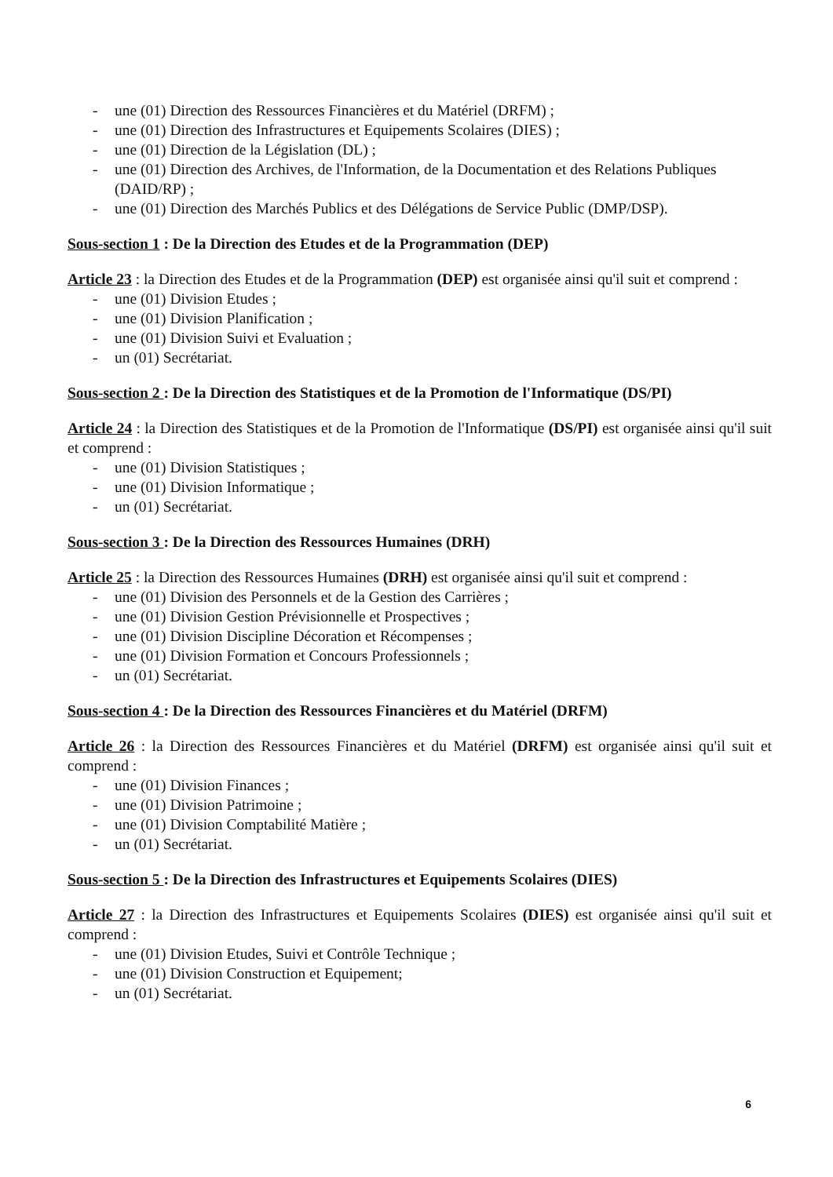- une (01) Direction des Ressources Financières et du Matériel (DRFM) ;
- une (01) Direction des Infrastructures et Equipements Scolaires (DIES) ;
- une (01) Direction de la Législation (DL) ;
- une (01) Direction des Archives, de l'Information, de la Documentation et des Relations Publiques (DAID/RP) ;
- une (01) Direction des Marchés Publics et des Délégations de Service Public (DMP/DSP).
Sous-section 1 : De la Direction des Etudes et de la Programmation (DEP)
Article 23 : la Direction des Etudes et de la Programmation (DEP) est organisée ainsi qu'il suit et comprend :
- une (01) Division Etudes ;
- une (01) Division Planification ;
- une (01) Division Suivi et Evaluation ;
- un (01) Secrétariat.
Sous-section 2 : De la Direction des Statistiques et de la Promotion de l'Informatique (DS/PI)
Article 24 : la Direction des Statistiques et de la Promotion de l'Informatique (DS/PI) est organisée ainsi qu'il suit et comprend :
- une (01) Division Statistiques ;
- une (01) Division Informatique ;
- un (01) Secrétariat.
Sous-section 3 : De la Direction des Ressources Humaines (DRH)
Article 25 : la Direction des Ressources Humaines (DRH) est organisée ainsi qu'il suit et comprend :
- une (01) Division des Personnels et de la Gestion des Carrières ;
- une (01) Division Gestion Prévisionnelle et Prospectives ;
- une (01) Division Discipline Décoration et Récompenses ;
- une (01) Division Formation et Concours Professionnels ;
- un (01) Secrétariat.
Sous-section 4 : De la Direction des Ressources Financières et du Matériel (DRFM)
Article 26 : la Direction des Ressources Financières et du Matériel (DRFM) est organisée ainsi qu'il suit et comprend :
- une (01) Division Finances ;
- une (01) Division Patrimoine ;
- une (01) Division Comptabilité Matière ;
- un (01) Secrétariat.
Sous-section 5 : De la Direction des Infrastructures et Equipements Scolaires (DIES)
Article 27 : la Direction des Infrastructures et Equipements Scolaires (DIES) est organisée ainsi qu'il suit et comprend :
- une (01) Division Etudes, Suivi et Contrôle Technique ;
- une (01) Division Construction et Equipement;
- un (01) Secrétariat.
6